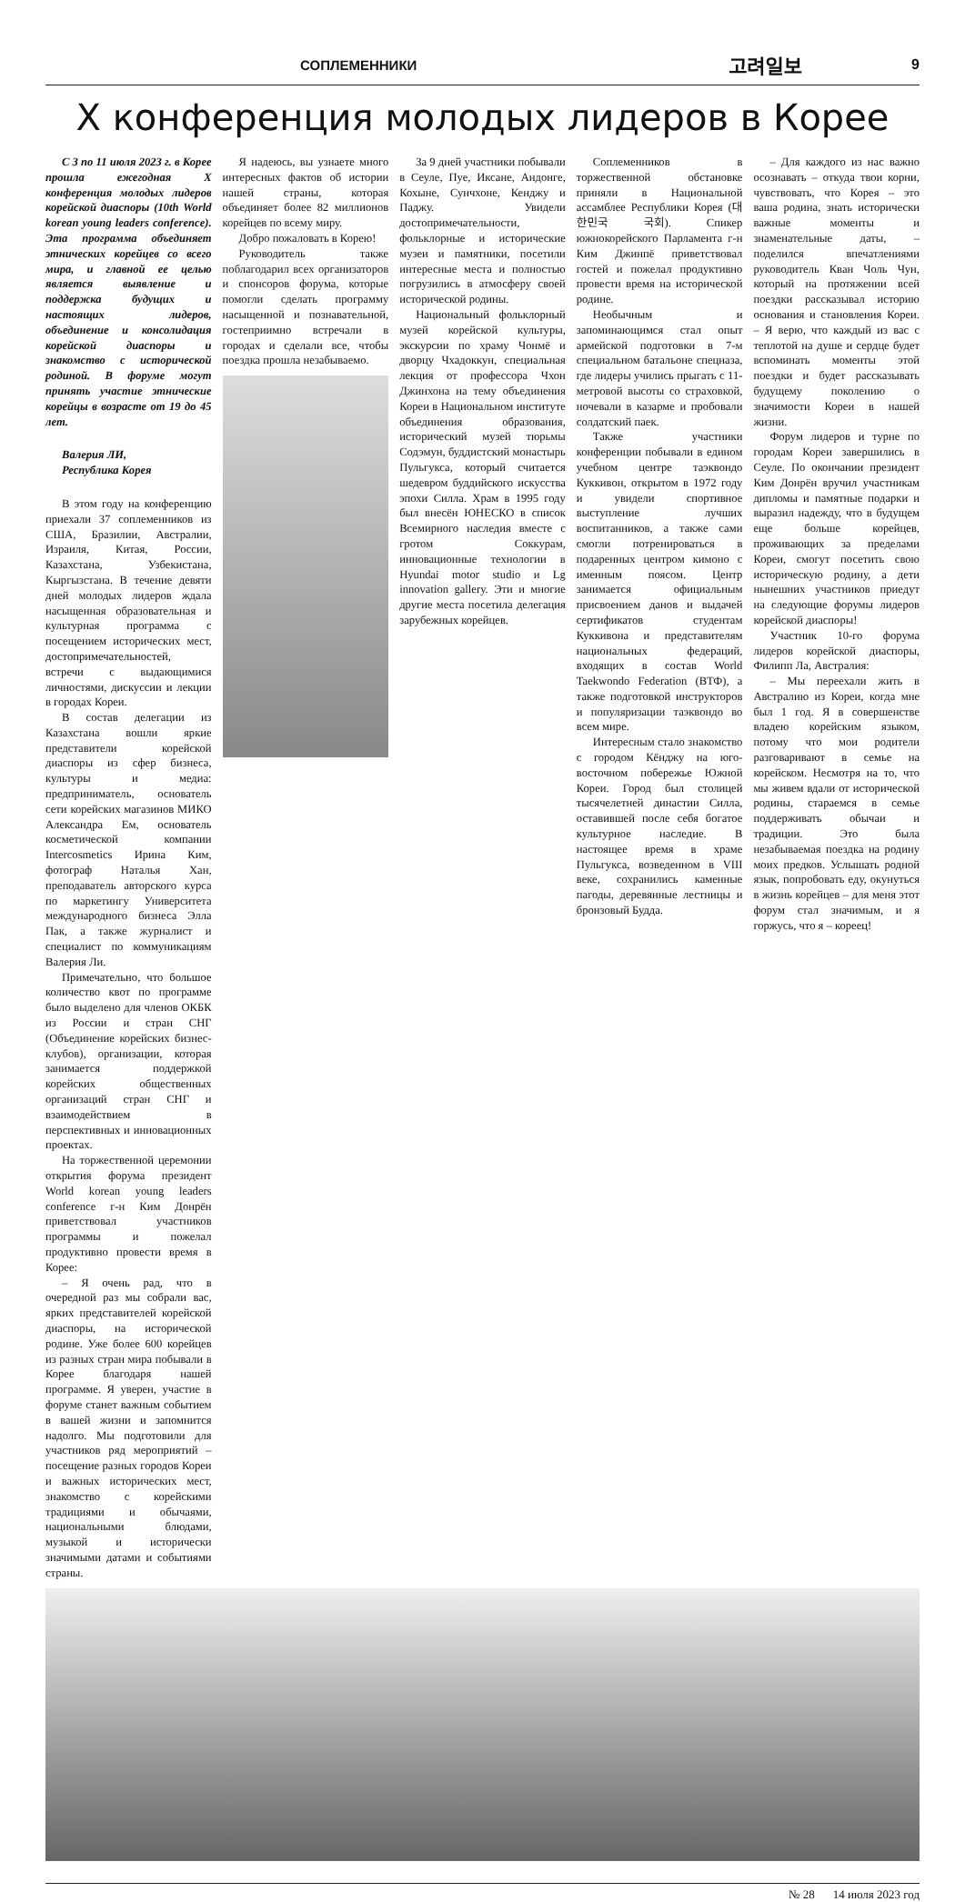СОПЛЕМЕННИКИ 고려일보 9
X конференция молодых лидеров в Корее
С 3 по 11 июля 2023 г. в Корее прошла ежегодная X конференция молодых лидеров корейской диаспоры (10th World korean young leaders conference). Эта программа объединяет этнических корейцев со всего мира, и главной ее целью является выявление и поддержка будущих и настоящих лидеров, объединение и консолидация корейской диаспоры и знакомство с исторической родиной. В форуме могут принять участие этнические корейцы в возрасте от 19 до 45 лет.
Валерия ЛИ,
Республика Корея
В этом году на конференцию приехали 37 соплеменников из США, Бразилии, Австралии, Израиля, Китая, России, Казахстана, Узбекистана, Кыргызстана. В течение девяти дней молодых лидеров ждала насыщенная образовательная и культурная программа с посещением исторических мест, достопримечательностей, встречи с выдающимися личностями, дискуссии и лекции в городах Кореи.
В состав делегации из Казахстана вошли яркие представители корейской диаспоры из сфер бизнеса, культуры и медиа: предприниматель, основатель сети корейских магазинов МИКО Александра Ем, основатель косметической компании Intercosmetics Ирина Ким, фотограф Наталья Хан, преподаватель авторского курса по маркетингу Университета международного бизнеса Элла Пак, а также журналист и специалист по коммуникациям Валерия Ли.
Примечательно, что большое количество квот по программе было выделено для членов ОКБК из России и стран СНГ (Объединение корейских бизнес-клубов), организации, которая занимается поддержкой корейских общественных организаций стран СНГ и взаимодействием в перспективных и инновационных проектах.
На торжественной церемонии открытия форума президент World korean young leaders conference г-н Ким Донрён приветствовал участников программы и пожелал продуктивно провести время в Корее:
– Я очень рад, что в очередной раз мы собрали вас, ярких представителей корейской диаспоры, на исторической родине. Уже более 600 корейцев из разных стран мира побывали в Корее благодаря нашей программе. Я уверен, участие в форуме станет важным событием в вашей жизни и запомнится надолго. Мы подготовили для участников ряд мероприятий – посещение разных городов Кореи и важных исторических мест, знакомство с корейскими традициями и обычаями, национальными блюдами, музыкой и исторически значимыми датами и событиями страны.
Я надеюсь, вы узнаете много интересных фактов об истории нашей страны, которая объединяет более 82 миллионов корейцев по всему миру.
Добро пожаловать в Корею!
Руководитель также поблагодарил всех организаторов и спонсоров форума, которые помогли сделать программу насыщенной и познавательной, гостеприимно встречали в городах и сделали все, чтобы поездка прошла незабываемо.
За 9 дней участники побывали в Сеуле, Пуе, Иксане, Андонге, Кохыне, Сунчхоне, Кенджу и Паджу. Увидели достопримечательности, фольклорные и исторические музеи и памятники, посетили интересные места и полностью погрузились в атмосферу своей исторической родины.
Национальный фольклорный музей корейской культуры, экскурсии по храму Чонмё и дворцу Чхадоккун, специальная лекция от профессора Чхон Джинхона на тему объединения Кореи в Национальном институте объединения образования, исторический музей тюрьмы Содэмун, буддистский монастырь Пульгукса, который считается шедевром буддийского искусства эпохи Силла. Храм в 1995 году был внесён ЮНЕСКО в список Всемирного наследия вместе с гротом Соккурам, инновационные технологии в Hyundai motor studio и Lg innovation gallery. Эти и многие другие места посетила делегация зарубежных корейцев.
Соплеменников в торжественной обстановке приняли в Национальной ассамблее Республики Корея (대한민국 국회). Спикер южнокорейского Парламента г-н Ким Джинпё приветствовал гостей и пожелал продуктивно провести время на исторической родине.
Необычным и запоминающимся стал опыт армейской подготовки в 7-м специальном батальоне спецназа, где лидеры учились прыгать с 11-метровой высоты со страховкой, ночевали в казарме и пробовали солдатский паек.
Также участники конференции побывали в едином учебном центре таэквондо Куккивон, открытом в 1972 году и увидели спортивное выступление лучших воспитанников, а также сами смогли потренироваться в подаренных центром кимоно с именным поясом. Центр занимается официальным присвоением данов и выдачей сертификатов студентам Куккивона и представителям национальных федераций, входящих в состав World Taekwondo Federation (ВТФ), а также подготовкой инструкторов и популяризации таэквондо во всем мире.
Интересным стало знакомство с городом Кёнджу на юго-восточном побережье Южной Кореи. Город был столицей тысячелетней династии Силла, оставившей после себя богатое культурное наследие. В настоящее время в храме Пульгукса, возведенном в VIII веке, сохранились каменные пагоды, деревянные лестницы и бронзовый Будда.
– Для каждого из нас важно осознавать – откуда твои корни, чувствовать, что Корея – это ваша родина, знать исторически важные моменты и знаменательные даты, – поделился впечатлениями руководитель Кван Чоль Чун, который на протяжении всей поездки рассказывал историю основания и становления Кореи. – Я верю, что каждый из вас с теплотой на душе и сердце будет вспоминать моменты этой поездки и будет рассказывать будущему поколению о значимости Кореи в нашей жизни.
Форум лидеров и турне по городам Кореи завершились в Сеуле. По окончании президент Ким Донрён вручил участникам дипломы и памятные подарки и выразил надежду, что в будущем еще больше корейцев, проживающих за пределами Кореи, смогут посетить свою историческую родину, а дети нынешних участников приедут на следующие форумы лидеров корейской диаспоры!
Участник 10-го форума лидеров корейской диаспоры, Филипп Ла, Австралия:
– Мы переехали жить в Австралию из Кореи, когда мне был 1 год. Я в совершенстве владею корейским языком, потому что мои родители разговаривают в семье на корейском. Несмотря на то, что мы живем вдали от исторической родины, стараемся в семье поддерживать обычаи и традиции. Это была незабываемая поездка на родину моих предков. Услышать родной язык, попробовать еду, окунуться в жизнь корейцев – для меня этот форум стал значимым, и я горжусь, что я – кореец!
№ 28 14 июля 2023 год